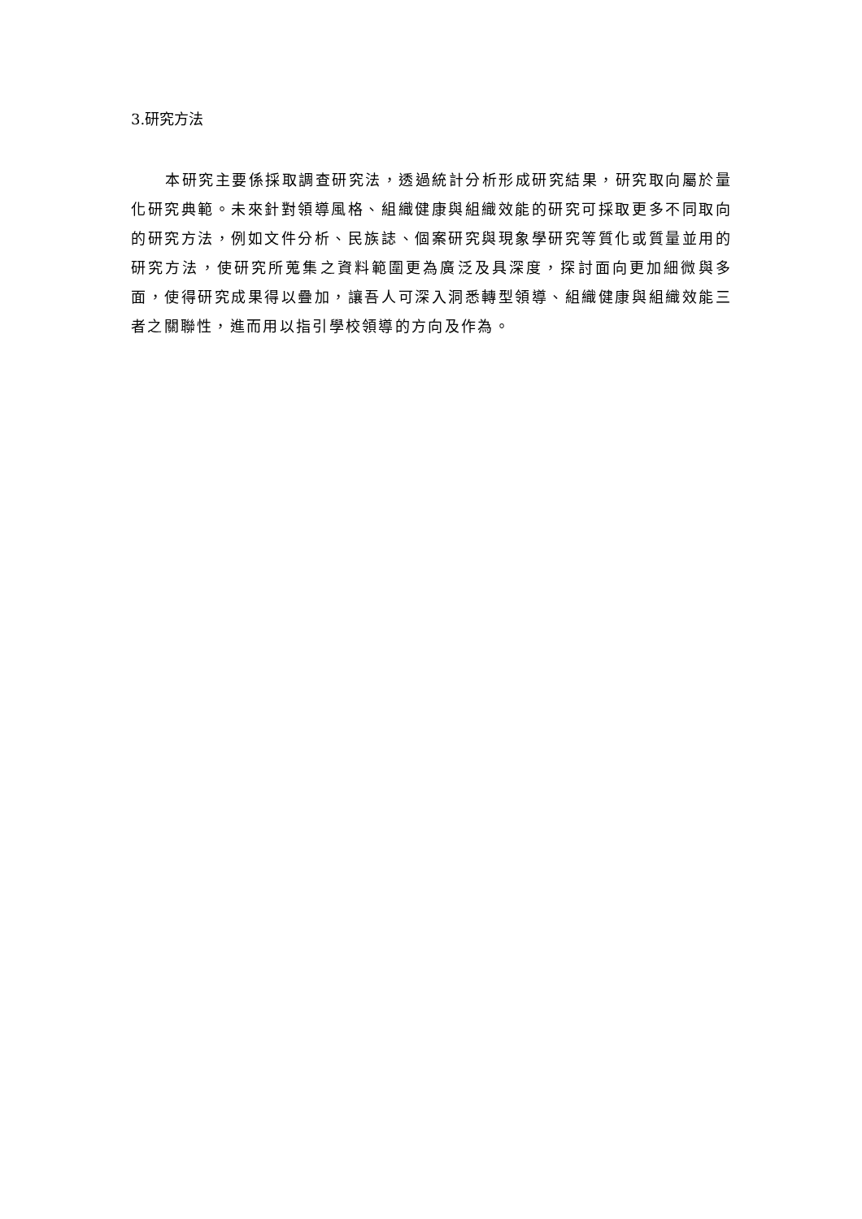3.研究方法
本研究主要係採取調查研究法，透過統計分析形成研究結果，研究取向屬於量化研究典範。未來針對領導風格、組織健康與組織效能的研究可採取更多不同取向的研究方法，例如文件分析、民族誌、個案研究與現象學研究等質化或質量並用的研究方法，使研究所蒐集之資料範圍更為廣泛及具深度，探討面向更加細微與多面，使得研究成果得以疊加，讓吾人可深入洞悉轉型領導、組織健康與組織效能三者之關聯性，進而用以指引學校領導的方向及作為。